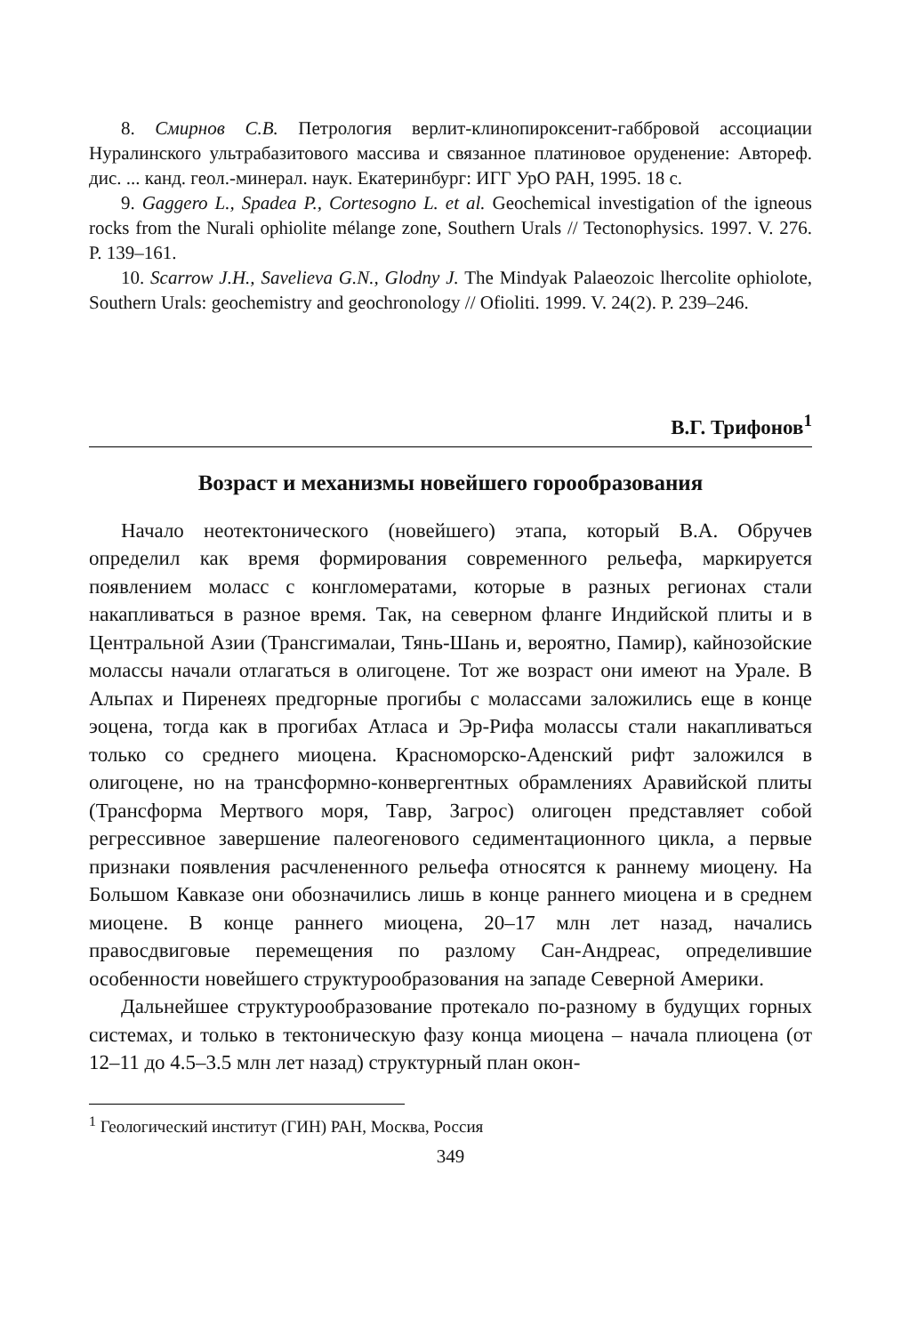8. Смирнов С.В. Петрология верлит-клинопироксенит-габбровой ассоциации Нуралинского ультрабазитового массива и связанное платиновое оруденение: Автореф. дис. ... канд. геол.-минерал. наук. Екатеринбург: ИГГ УрО РАН, 1995. 18 с.
9. Gaggero L., Spadea P., Cortesogno L. et al. Geochemical investigation of the igneous rocks from the Nurali ophiolite mélange zone, Southern Urals // Tectonophysics. 1997. V. 276. P. 139–161.
10. Scarrow J.H., Savelieva G.N., Glodny J. The Mindyak Palaeozoic lhercolite ophiolote, Southern Urals: geochemistry and geochronology // Ofioliti. 1999. V. 24(2). P. 239–246.
В.Г. Трифонов<sup>1</sup>
Возраст и механизмы новейшего горообразования
Начало неотектонического (новейшего) этапа, который В.А. Обручев определил как время формирования современного рельефа, маркируется появлением моласс с конгломератами, которые в разных регионах стали накапливаться в разное время. Так, на северном фланге Индийской плиты и в Центральной Азии (Трансгималаи, Тянь-Шань и, вероятно, Памир), кайнозойские молассы начали отлагаться в олигоцене. Тот же возраст они имеют на Урале. В Альпах и Пиренеях предгорные прогибы с молассами заложились еще в конце эоцена, тогда как в прогибах Атласа и Эр-Рифа молассы стали накапливаться только со среднего миоцена. Красноморско-Аденский рифт заложился в олигоцене, но на трансформно-конвергентных обрамлениях Аравийской плиты (Трансформа Мертвого моря, Тавр, Загрос) олигоцен представляет собой регрессивное завершение палеогенового седиментационного цикла, а первые признаки появления расчлененного рельефа относятся к раннему миоцену. На Большом Кавказе они обозначились лишь в конце раннего миоцена и в среднем миоцене. В конце раннего миоцена, 20–17 млн лет назад, начались правосдвиговые перемещения по разлому Сан-Андреас, определившие особенности новейшего структурообразования на западе Северной Америки.
Дальнейшее структурообразование протекало по-разному в будущих горных системах, и только в тектоническую фазу конца миоцена – начала плиоцена (от 12–11 до 4.5–3.5 млн лет назад) структурный план окон-
<sup>1</sup> Геологический институт (ГИН) РАН, Москва, Россия
349